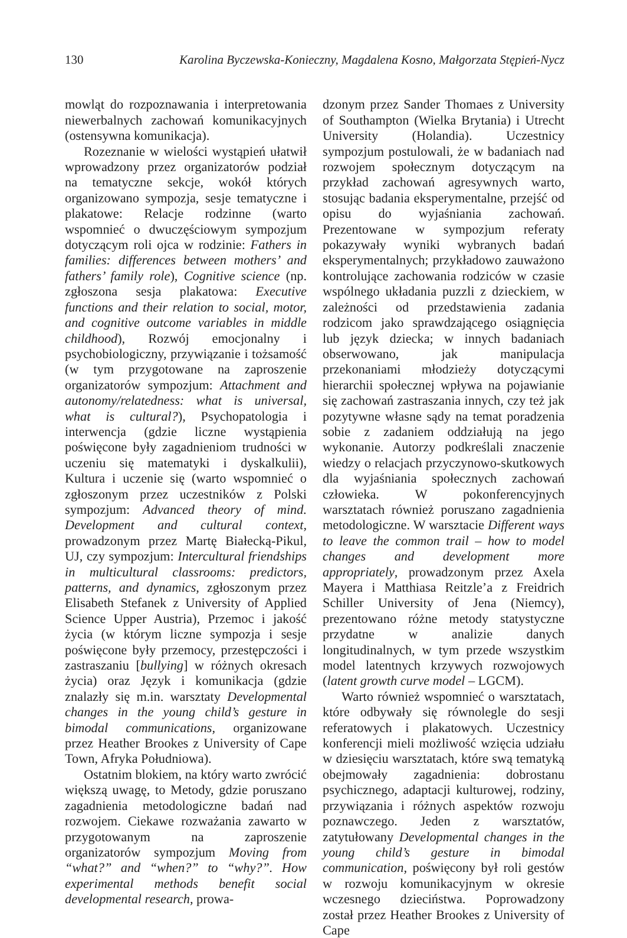130 Karolina Byczewska-Konieczny, Magdalena Kosno, Małgorzata Stępień-Nycz
mowląt do rozpoznawania i interpretowania niewerbalnych zachowań komunikacyjnych (ostensywna komunikacja).
Rozeznanie w wielości wystąpień ułatwił wprowadzony przez organizatorów podział na tematyczne sekcje, wokół których organizowano sympozja, sesje tematyczne i plakatowe: Relacje rodzinne (warto wspomnieć o dwuczęściowym sympozjum dotyczącym roli ojca w rodzinie: Fathers in families: differences between mothers’ and fathers’ family role), Cognitive science (np. zgłoszona sesja plakatowa: Executive functions and their relation to social, motor, and cognitive outcome variables in middle childhood), Rozwój emocjonalny i psychobiologiczny, przywiązanie i tożsamość (w tym przygotowane na zaproszenie organizatorów sympozjum: Attachment and autonomy/relatedness: what is universal, what is cultural?), Psychopatologia i interwencja (gdzie liczne wystąpienia poświęcone były zagadnieniom trudności w uczeniu się matematyki i dyskalkulii), Kultura i uczenie się (warto wspomnieć o zgłoszonym przez uczestników z Polski sympozjum: Advanced theory of mind. Development and cultural context, prowadzonym przez Martę Białecką-Pikul, UJ, czy sympozjum: Intercultural friendships in multicultural classrooms: predictors, patterns, and dynamics, zgłoszonym przez Elisabeth Stefanek z University of Applied Science Upper Austria), Przemoc i jakość życia (w którym liczne sympozja i sesje poświęcone były przemocy, przestępczości i zastraszaniu [bullying] w różnych okresach życia) oraz Język i komunikacja (gdzie znalazły się m.in. warsztaty Developmental changes in the young child’s gesture in bimodal communications, organizowane przez Heather Brookes z University of Cape Town, Afryka Południowa).
Ostatnim blokiem, na który warto zwrócić większą uwagę, to Metody, gdzie poruszano zagadnienia metodologiczne badań nad rozwojem. Ciekawe rozważania zawarto w przygotowanym na zaproszenie organizatorów sympozjum Moving from “what?” and “when?” to “why?”. How experimental methods benefit social developmental research, prowa-
dzonym przez Sander Thomaes z University of Southampton (Wielka Brytania) i Utrecht University (Holandia). Uczestnicy sympozjum postulowali, że w badaniach nad rozwojem społecznym dotyczącym na przykład zachowań agresywnych warto, stosując badania eksperymentalne, przejść od opisu do wyjaśniania zachowań. Prezentowane w sympozjum referaty pokazywały wyniki wybranych badań eksperymentalnych; przykładowo zauważono kontrolujące zachowania rodziców w czasie wspólnego układania puzzli z dzieckiem, w zależności od przedstawienia zadania rodzicom jako sprawdzającego osiągnięcia lub język dziecka; w innych badaniach obserwowano, jak manipulacja przekonaniami młodzieży dotyczącymi hierarchii społecznej wpływa na pojawianie się zachowań zastraszania innych, czy też jak pozytywne własne sądy na temat poradzenia sobie z zadaniem oddziałują na jego wykonanie. Autorzy podkreślali znaczenie wiedzy o relacjach przyczynowo-skutkowych dla wyjaśniania społecznych zachowań człowieka. W pokonferencyjnych warsztatach również poruszano zagadnienia metodologiczne. W warsztacie Different ways to leave the common trail – how to model changes and development more appropriately, prowadzonym przez Axela Mayera i Matthiasa Reitzle’a z Freidrich Schiller University of Jena (Niemcy), prezentowano różne metody statystyczne przydatne w analizie danych longitudinalnych, w tym przede wszystkim model latentnych krzywych rozwojowych (latent growth curve model – LGCM).
Warto również wspomnieć o warsztatach, które odbywały się równolegle do sesji referatowych i plakatowych. Uczestnicy konferencji mieli możliwość wzięcia udziału w dziesięciu warsztatach, które swą tematyką obejmowały zagadnienia: dobrostanu psychicznego, adaptacji kulturowej, rodziny, przywiązania i różnych aspektów rozwoju poznawczego. Jeden z warsztatów, zatytułowany Developmental changes in the young child’s gesture in bimodal communication, poświęcony był roli gestów w rozwoju komunikacyjnym w okresie wczesnego dzieciństwa. Poprowadzony został przez Heather Brookes z University of Cape